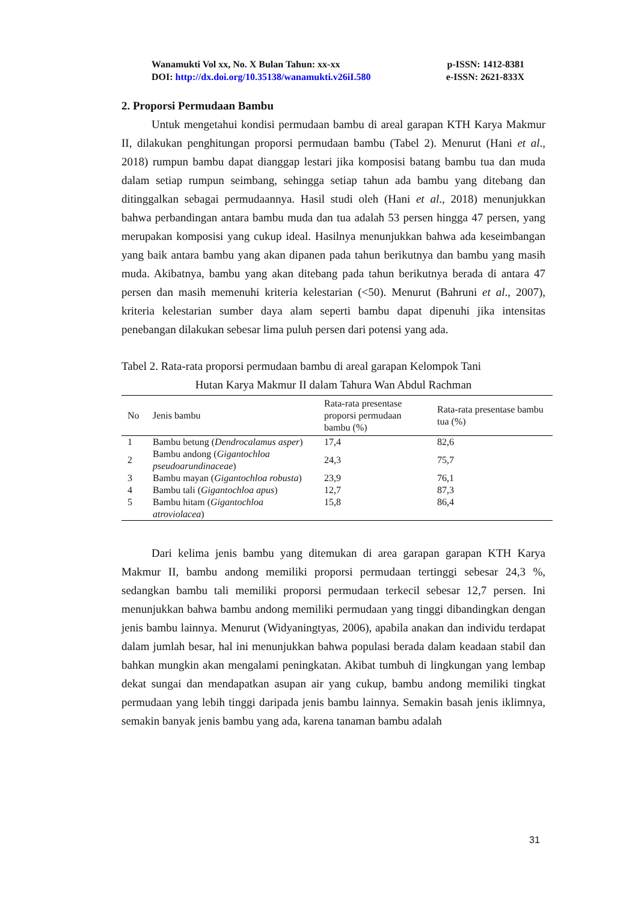Wanamukti Vol xx, No. X Bulan Tahun: xx-xx p-ISSN: 1412-8381
DOI: http://dx.doi.org/10.35138/wanamukti.v26iI.580 e-ISSN: 2621-833X
2. Proporsi Permudaan Bambu
Untuk mengetahui kondisi permudaan bambu di areal garapan KTH Karya Makmur II, dilakukan penghitungan proporsi permudaan bambu (Tabel 2). Menurut (Hani et al., 2018) rumpun bambu dapat dianggap lestari jika komposisi batang bambu tua dan muda dalam setiap rumpun seimbang, sehingga setiap tahun ada bambu yang ditebang dan ditinggalkan sebagai permudaannya. Hasil studi oleh (Hani et al., 2018) menunjukkan bahwa perbandingan antara bambu muda dan tua adalah 53 persen hingga 47 persen, yang merupakan komposisi yang cukup ideal. Hasilnya menunjukkan bahwa ada keseimbangan yang baik antara bambu yang akan dipanen pada tahun berikutnya dan bambu yang masih muda. Akibatnya, bambu yang akan ditebang pada tahun berikutnya berada di antara 47 persen dan masih memenuhi kriteria kelestarian (<50). Menurut (Bahruni et al., 2007), kriteria kelestarian sumber daya alam seperti bambu dapat dipenuhi jika intensitas penebangan dilakukan sebesar lima puluh persen dari potensi yang ada.
Tabel 2. Rata-rata proporsi permudaan bambu di areal garapan Kelompok Tani
Hutan Karya Makmur II dalam Tahura Wan Abdul Rachman
| No | Jenis bambu | Rata-rata presentase proporsi permudaan bambu (%) | Rata-rata presentase bambu tua (%) |
| --- | --- | --- | --- |
| 1 | Bambu betung ( Dendrocalamus asper ) | 17,4 | 82,6 |
| 2 | Bambu andong ( Gigantochloa pseudoarundinaceae ) | 24,3 | 75,7 |
| 3 | Bambu mayan ( Gigantochloa robusta ) | 23,9 | 76,1 |
| 4 | Bambu tali ( Gigantochloa apus ) | 12,7 | 87,3 |
| 5 | Bambu hitam ( Gigantochloa atroviolacea ) | 15,8 | 86,4 |
Dari kelima jenis bambu yang ditemukan di area garapan garapan KTH Karya Makmur II, bambu andong memiliki proporsi permudaan tertinggi sebesar 24,3 %, sedangkan bambu tali memiliki proporsi permudaan terkecil sebesar 12,7 persen. Ini menunjukkan bahwa bambu andong memiliki permudaan yang tinggi dibandingkan dengan jenis bambu lainnya. Menurut (Widyaningtyas, 2006), apabila anakan dan individu terdapat dalam jumlah besar, hal ini menunjukkan bahwa populasi berada dalam keadaan stabil dan bahkan mungkin akan mengalami peningkatan. Akibat tumbuh di lingkungan yang lembap dekat sungai dan mendapatkan asupan air yang cukup, bambu andong memiliki tingkat permudaan yang lebih tinggi daripada jenis bambu lainnya. Semakin basah jenis iklimnya, semakin banyak jenis bambu yang ada, karena tanaman bambu adalah
31